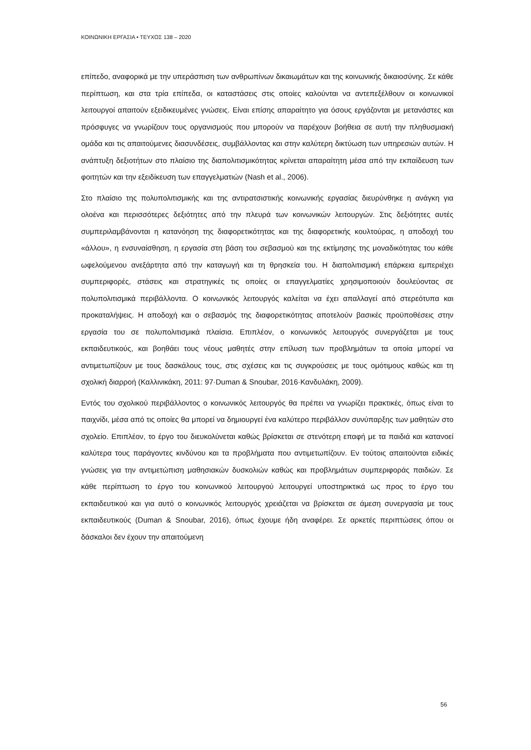ΚΟΙΝΩΝΙΚΗ ΕΡΓΑΣΙΑ • ΤΕΥΧΟΣ 138 – 2020
επίπεδο, αναφορικά με την υπεράσπιση των ανθρωπίνων δικαιωμάτων και της κοινωνικής δικαιοσύνης. Σε κάθε περίπτωση, και στα τρία επίπεδα, οι καταστάσεις στις οποίες καλούνται να αντεπεξέλθουν οι κοινωνικοί λειτουργοί απαιτούν εξειδικευμένες γνώσεις. Είναι επίσης απαραίτητο για όσους εργάζονται με μετανάστες και πρόσφυγες να γνωρίζουν τους οργανισμούς που μπορούν να παρέχουν βοήθεια σε αυτή την πληθυσμιακή ομάδα και τις απαιτούμενες διασυνδέσεις, συμβάλλοντας και στην καλύτερη δικτύωση των υπηρεσιών αυτών. Η ανάπτυξη δεξιοτήτων στο πλαίσιο της διαπολιτισμικότητας κρίνεται απαραίτητη μέσα από την εκπαίδευση των φοιτητών και την εξειδίκευση των επαγγελματιών (Nash et al., 2006).
Στο πλαίσιο της πολυπολιτισμικής και της αντιρατσιστικής κοινωνικής εργασίας διευρύνθηκε η ανάγκη για ολοένα και περισσότερες δεξιότητες από την πλευρά των κοινωνικών λειτουργών. Στις δεξιότητες αυτές συμπεριλαμβάνονται η κατανόηση της διαφορετικότητας και της διαφορετικής κουλτούρας, η αποδοχή του «άλλου», η ενσυναίσθηση, η εργασία στη βάση του σεβασμού και της εκτίμησης της μοναδικότητας του κάθε ωφελούμενου ανεξάρτητα από την καταγωγή και τη θρησκεία του. Η διαπολιτισμική επάρκεια εμπεριέχει συμπεριφορές, στάσεις και στρατηγικές τις οποίες οι επαγγελματίες χρησιμοποιούν δουλεύοντας σε πολυπολιτισμικά περιβάλλοντα. Ο κοινωνικός λειτουργός καλείται να έχει απαλλαγεί από στερεότυπα και προκαταλήψεις. Η αποδοχή και ο σεβασμός της διαφορετικότητας αποτελούν βασικές προϋποθέσεις στην εργασία του σε πολυπολιτισμικά πλαίσια. Επιπλέον, ο κοινωνικός λειτουργός συνεργάζεται με τους εκπαιδευτικούς, και βοηθάει τους νέους μαθητές στην επίλυση των προβλημάτων τα οποία μπορεί να αντιμετωπίζουν με τους δασκάλους τους, στις σχέσεις και τις συγκρούσεις με τους ομότιμους καθώς και τη σχολική διαρροή (Καλλινικάκη, 2011: 97·Duman & Snoubar, 2016·Κανδυλάκη, 2009).
Εντός του σχολικού περιβάλλοντος ο κοινωνικός λειτουργός θα πρέπει να γνωρίζει πρακτικές, όπως είναι το παιχνίδι, μέσα από τις οποίες θα μπορεί να δημιουργεί ένα καλύτερο περιβάλλον συνύπαρξης των μαθητών στο σχολείο. Επιπλέον, το έργο του διευκολύνεται καθώς βρίσκεται σε στενότερη επαφή με τα παιδιά και κατανοεί καλύτερα τους παράγοντες κινδύνου και τα προβλήματα που αντιμετωπίζουν. Εν τούτοις απαιτούνται ειδικές γνώσεις για την αντιμετώπιση μαθησιακών δυσκολιών καθώς και προβλημάτων συμπεριφοράς παιδιών. Σε κάθε περίπτωση το έργο του κοινωνικού λειτουργού λειτουργεί υποστηρικτικά ως προς το έργο του εκπαιδευτικού και για αυτό ο κοινωνικός λειτουργός χρειάζεται να βρίσκεται σε άμεση συνεργασία με τους εκπαιδευτικούς (Duman & Snoubar, 2016), όπως έχουμε ήδη αναφέρει. Σε αρκετές περιπτώσεις όπου οι δάσκαλοι δεν έχουν την απαιτούμενη
56